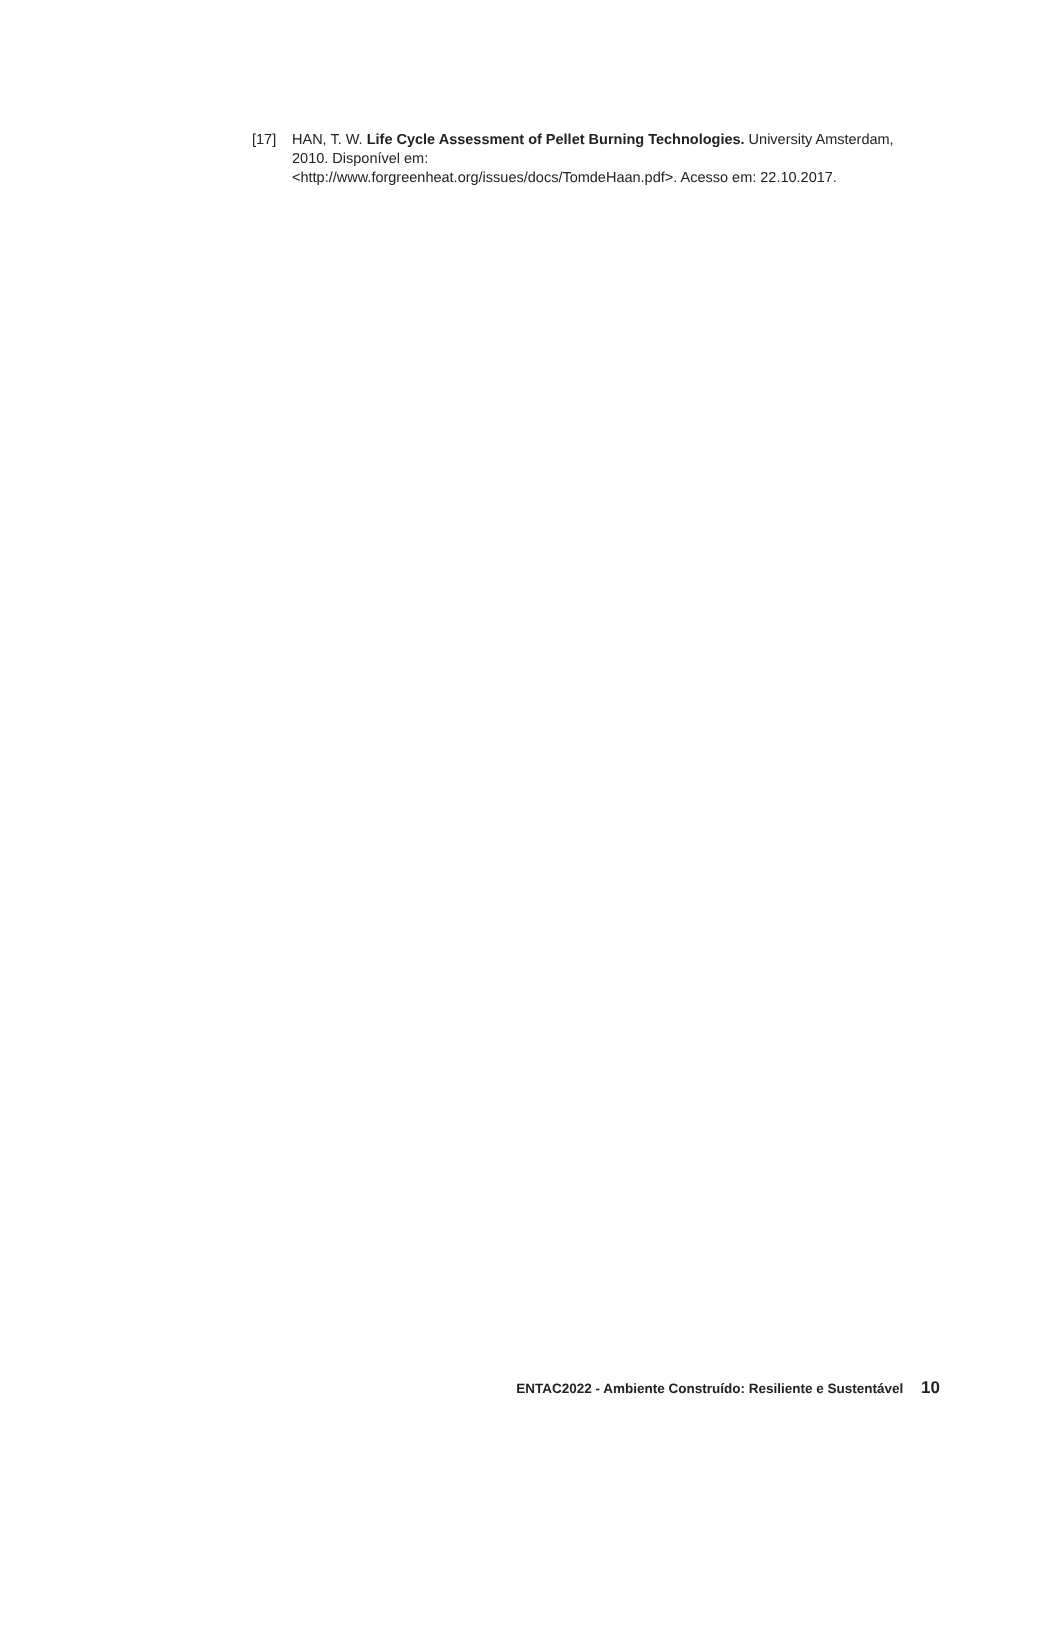[17] HAN, T. W. Life Cycle Assessment of Pellet Burning Technologies. University Amsterdam, 2010. Disponível em:
<http://www.forgreenheat.org/issues/docs/TomdeHaan.pdf>. Acesso em: 22.10.2017.
ENTAC2022 - Ambiente Construído: Resiliente e Sustentável 10